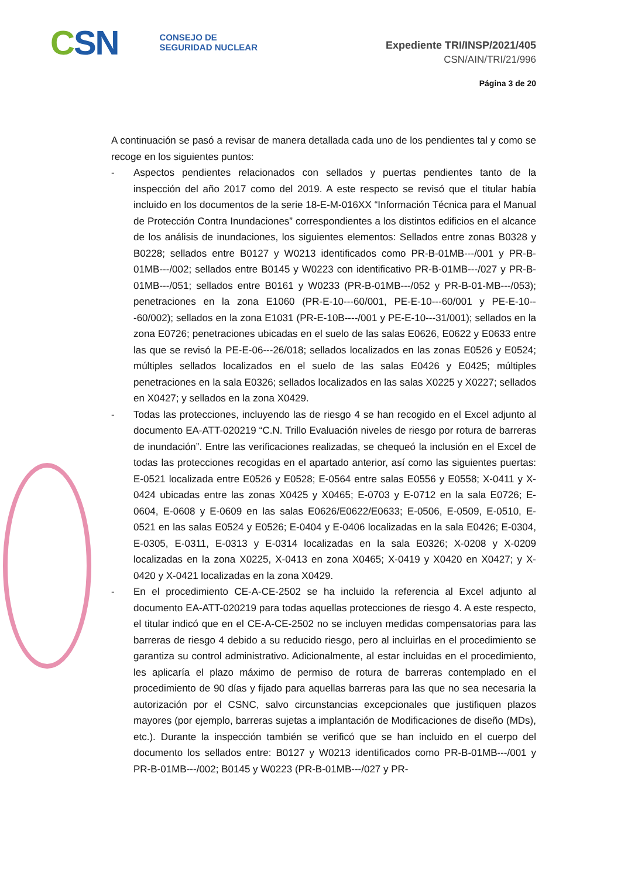CSN
CONSEJO DE
SEGURIDAD NUCLEAR
Expediente TRI/INSP/2021/405
CSN/AIN/TRI/21/996
Página 3 de 20
A continuación se pasó a revisar de manera detallada cada uno de los pendientes tal y como se recoge en los siguientes puntos:
- Aspectos pendientes relacionados con sellados y puertas pendientes tanto de la inspección del año 2017 como del 2019. A este respecto se revisó que el titular había incluido en los documentos de la serie 18-E-M-016XX “Información Técnica para el Manual de Protección Contra Inundaciones” correspondientes a los distintos edificios en el alcance de los análisis de inundaciones, los siguientes elementos: Sellados entre zonas B0328 y B0228; sellados entre B0127 y W0213 identificados como PR-B-01MB---/001 y PR-B-01MB---/002; sellados entre B0145 y W0223 con identificativo PR-B-01MB---/027 y PR-B-01MB---/051; sellados entre B0161 y W0233 (PR-B-01MB---/052 y PR-B-01-MB---/053); penetraciones en la zona E1060 (PR-E-10---60/001, PE-E-10---60/001 y PE-E-10---60/002); sellados en la zona E1031 (PR-E-10B----/001 y PE-E-10---31/001); sellados en la zona E0726; penetraciones ubicadas en el suelo de las salas E0626, E0622 y E0633 entre las que se revisó la PE-E-06---26/018; sellados localizados en las zonas E0526 y E0524; múltiples sellados localizados en el suelo de las salas E0426 y E0425; múltiples penetraciones en la sala E0326; sellados localizados en las salas X0225 y X0227; sellados en X0427; y sellados en la zona X0429.
- Todas las protecciones, incluyendo las de riesgo 4 se han recogido en el Excel adjunto al documento EA-ATT-020219 “C.N. Trillo Evaluación niveles de riesgo por rotura de barreras de inundación”. Entre las verificaciones realizadas, se chequeó la inclusión en el Excel de todas las protecciones recogidas en el apartado anterior, así como las siguientes puertas: E-0521 localizada entre E0526 y E0528; E-0564 entre salas E0556 y E0558; X-0411 y X-0424 ubicadas entre las zonas X0425 y X0465; E-0703 y E-0712 en la sala E0726; E-0604, E-0608 y E-0609 en las salas E0626/E0622/E0633; E-0506, E-0509, E-0510, E-0521 en las salas E0524 y E0526; E-0404 y E-0406 localizadas en la sala E0426; E-0304, E-0305, E-0311, E-0313 y E-0314 localizadas en la sala E0326; X-0208 y X-0209 localizadas en la zona X0225, X-0413 en zona X0465; X-0419 y X0420 en X0427; y X-0420 y X-0421 localizadas en la zona X0429.
- En el procedimiento CE-A-CE-2502 se ha incluido la referencia al Excel adjunto al documento EA-ATT-020219 para todas aquellas protecciones de riesgo 4. A este respecto, el titular indicó que en el CE-A-CE-2502 no se incluyen medidas compensatorias para las barreras de riesgo 4 debido a su reducido riesgo, pero al incluirlas en el procedimiento se garantiza su control administrativo. Adicionalmente, al estar incluidas en el procedimiento, les aplicaría el plazo máximo de permiso de rotura de barreras contemplado en el procedimiento de 90 días y fijado para aquellas barreras para las que no sea necesaria la autorización por el CSNC, salvo circunstancias excepcionales que justifiquen plazos mayores (por ejemplo, barreras sujetas a implantación de Modificaciones de diseño (MDs), etc.). Durante la inspección también se verificó que se han incluido en el cuerpo del documento los sellados entre: B0127 y W0213 identificados como PR-B-01MB---/001 y PR-B-01MB---/002; B0145 y W0223 (PR-B-01MB---/027 y PR-